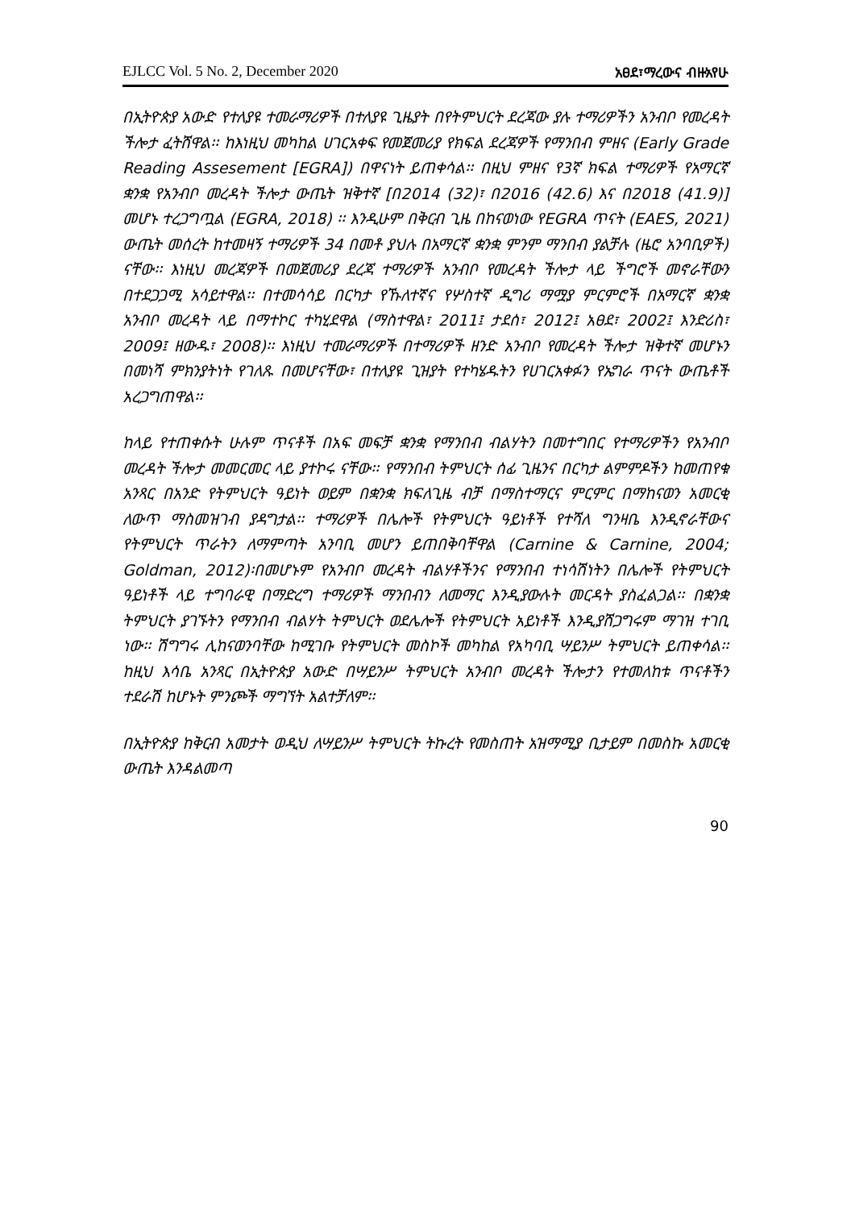EJLCC Vol. 5 No. 2, December 2020 አፀደ፣ማረውና ብዙአየሁ
በኢትዮጵያ አውድ የተለያዩ ተመራማሪዎች በተለያዩ ጊዜያት በየትምህርት ደረጃው ያሉ ተማሪዎችን አንብቦ የመረዳት ችሎታ ፈትሸዋል፡፡ ከእነዚህ መካከል ሀገርአቀፍ የመጀመሪያ የክፍል ደረጃዎች የማንበብ ምዘና (Early Grade Reading Assesement [EGRA]) በዋናነት ይጠቀሳል፡፡ በዚህ ምዘና የ3ኛ ክፍል ተማሪዎች የአማርኛ ቋንቋ የአንብቦ መረዳት ችሎታ ውጤት ዝቅተኛ [በ2014 (32)፣ በ2016 (42.6) እና በ2018 (41.9)] መሆኑ ተረጋግጧል (EGRA, 2018) ፡፡ እንዲሁም በቅርብ ጊዜ በከናወነው የEGRA ጥናት (EAES, 2021) ውጤት መሰረት ከተመዛኝ ተማሪዎች 34 በመቶ ያህሉ በአማርኛ ቋንቋ ምንም ማንበብ ያልቻሉ (ዜሮ አንባቢዎች) ናቸው፡፡ እነዚህ መረጃዎች በመጀመሪያ ደረጃ ተማሪዎች አንብቦ የመረዳት ችሎታ ላይ ችግሮች መኖራቸውን በተደጋጋሚ አሳይተዋል፡፡ በተመሳሳይ በርካታ የኹለተኛና የሦስተኛ ዲግሪ ማሟያ ምርምሮች በአማርኛ ቋንቋ አንብቦ መረዳት ላይ በማተኮር ተካሂደዋል (ማስተዋል፣ 2011፤ ታደሰ፣ 2012፤ አፀደ፣ 2002፤ እንድሪስ፣ 2009፤ ዘውዱ፣ 2008)፡፡ እነዚህ ተመራማሪዎች በተማሪዎች ዘንድ አንብቦ የመረዳት ችሎታ ዝቅተኛ መሆኑን በመነሻ ምክንያትነት የገለጹ በመሆናቸው፣ በተለያዩ ጊዝያት የተካሄዱትን የሀገርአቀፉን የኤግራ ጥናት ውጤቶች አረጋግጠዋል፡፡
ከላይ የተጠቀሱት ሁሉም ጥናቶች በአፍ መፍቻ ቋንቋ የማንበብ ብልሃትን በመተግበር የተማሪዎችን የአንብቦ መረዳት ችሎታ መመርመር ላይ ያተኮሩ ናቸው፡፡ የማንበብ ትምህርት ሰፊ ጊዜንና በርካታ ልምምዶችን ከመጠየቁ አንጻር በአንድ የትምህርት ዓይነት ወይም በቋንቋ ክፍለጊዜ ብቻ በማስተማርና ምርምር በማከናወን አመርቂ ለውጥ ማስመዝገብ ያዳግታል፡፡ ተማሪዎች በሌሎች የትምህርት ዓይነቶች የተሻለ ግንዛቤ እንዲኖራቸውና የትምህርት ጥራትን ለማምጣት አንባቢ መሆን ይጠበቅባቸዋል (Carnine & Carnine, 2004; Goldman, 2012)፡በመሆኑም የአንብቦ መረዳት ብልሃቶችንና የማንበብ ተነሳሽነትን በሌሎች የትምህርት ዓይነቶች ላይ ተግባራዊ በማድረግ ተማሪዎች ማንበብን ለመማር እንዲያውሉት መርዳት ያስፈልጋል፡፡ በቋንቋ ትምህርት ያገኙትን የማንበብ ብልሃት ትምህርት ወደሌሎች የትምህርት አይነቶች እንዲያሸጋግሩም ማገዝ ተገቢ ነው፡፡ ሽግግሩ ሊከናወንባቸው ከሚገቡ የትምህርት መስኮች መካከል የአካባቢ ሣይንሥ ትምህርት ይጠቀሳል፡፡ ከዚህ እሳቤ አንጻር በኢትዮጵያ አውድ በሣይንሥ ትምህርት አንብቦ መረዳት ችሎታን የተመለከቱ ጥናቶችን ተደራሽ ከሆኑት ምንጮች ማግኘት አልተቻለም፡፡
በኢትዮጵያ ከቅርብ አመታት ወዲህ ለሣይንሥ ትምህርት ትኩረት የመስጠት አዝማሚያ ቢታይም በመስኩ አመርቂ ውጤት እንዳልመጣ
90